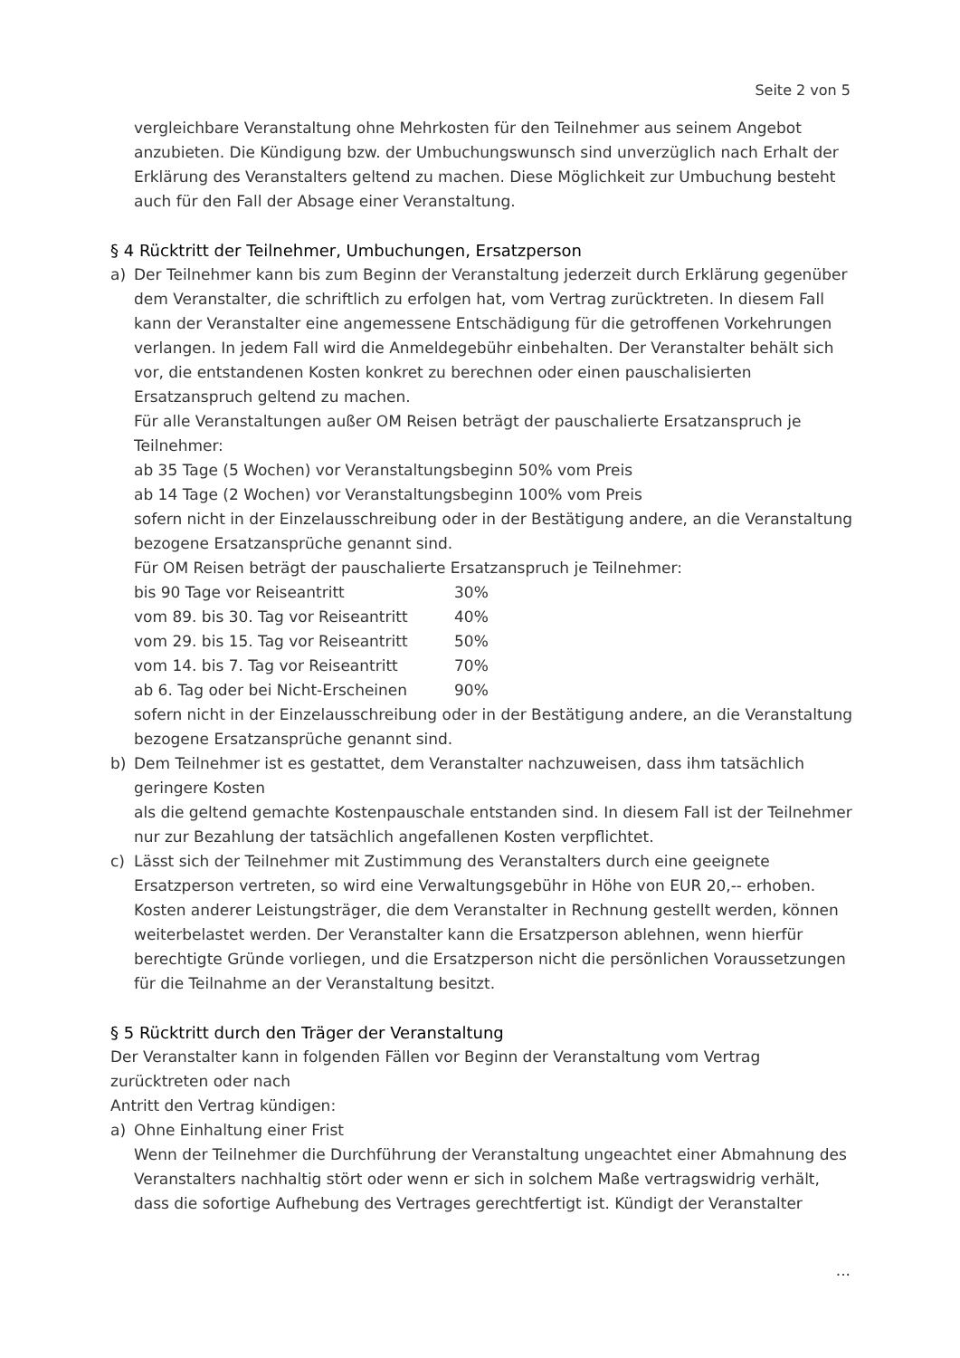Seite 2 von 5
vergleichbare Veranstaltung ohne Mehrkosten für den Teilnehmer aus seinem Angebot anzubieten. Die Kündigung bzw. der Umbuchungswunsch sind unverzüglich nach Erhalt der Erklärung des Veranstalters geltend zu machen. Diese Möglichkeit zur Umbuchung besteht auch für den Fall der Absage einer Veranstaltung.
§ 4 Rücktritt der Teilnehmer, Umbuchungen, Ersatzperson
a) Der Teilnehmer kann bis zum Beginn der Veranstaltung jederzeit durch Erklärung gegenüber dem Veranstalter, die schriftlich zu erfolgen hat, vom Vertrag zurücktreten. In diesem Fall kann der Veranstalter eine angemessene Entschädigung für die getroffenen Vorkehrungen verlangen. In jedem Fall wird die Anmeldegebühr einbehalten. Der Veranstalter behält sich vor, die entstandenen Kosten konkret zu berechnen oder einen pauschalisierten Ersatzanspruch geltend zu machen.
Für alle Veranstaltungen außer OM Reisen beträgt der pauschalierte Ersatzanspruch je Teilnehmer:
ab 35 Tage (5 Wochen) vor Veranstaltungsbeginn 50% vom Preis
ab 14 Tage (2 Wochen) vor Veranstaltungsbeginn 100% vom Preis
sofern nicht in der Einzelausschreibung oder in der Bestätigung andere, an die Veranstaltung bezogene Ersatzansprüche genannt sind.
Für OM Reisen beträgt der pauschalierte Ersatzanspruch je Teilnehmer:
| bis 90 Tage vor Reiseantritt | 30% |
| vom 89. bis 30. Tag vor Reiseantritt | 40% |
| vom 29. bis 15. Tag vor Reiseantritt | 50% |
| vom 14. bis 7. Tag vor Reiseantritt | 70% |
| ab 6. Tag oder bei Nicht-Erscheinen | 90% |
sofern nicht in der Einzelausschreibung oder in der Bestätigung andere, an die Veranstaltung bezogene Ersatzansprüche genannt sind.
b) Dem Teilnehmer ist es gestattet, dem Veranstalter nachzuweisen, dass ihm tatsächlich geringere Kosten
als die geltend gemachte Kostenpauschale entstanden sind. In diesem Fall ist der Teilnehmer nur zur Bezahlung der tatsächlich angefallenen Kosten verpflichtet.
c) Lässt sich der Teilnehmer mit Zustimmung des Veranstalters durch eine geeignete Ersatzperson vertreten, so wird eine Verwaltungsgebühr in Höhe von EUR 20,-- erhoben. Kosten anderer Leistungsträger, die dem Veranstalter in Rechnung gestellt werden, können weiterbelastet werden. Der Veranstalter kann die Ersatzperson ablehnen, wenn hierfür berechtigte Gründe vorliegen, und die Ersatzperson nicht die persönlichen Voraussetzungen für die Teilnahme an der Veranstaltung besitzt.
§ 5 Rücktritt durch den Träger der Veranstaltung
Der Veranstalter kann in folgenden Fällen vor Beginn der Veranstaltung vom Vertrag zurücktreten oder nach
Antritt den Vertrag kündigen:
a) Ohne Einhaltung einer Frist
Wenn der Teilnehmer die Durchführung der Veranstaltung ungeachtet einer Abmahnung des Veranstalters nachhaltig stört oder wenn er sich in solchem Maße vertragswidrig verhält, dass die sofortige Aufhebung des Vertrages gerechtfertigt ist. Kündigt der Veranstalter
...